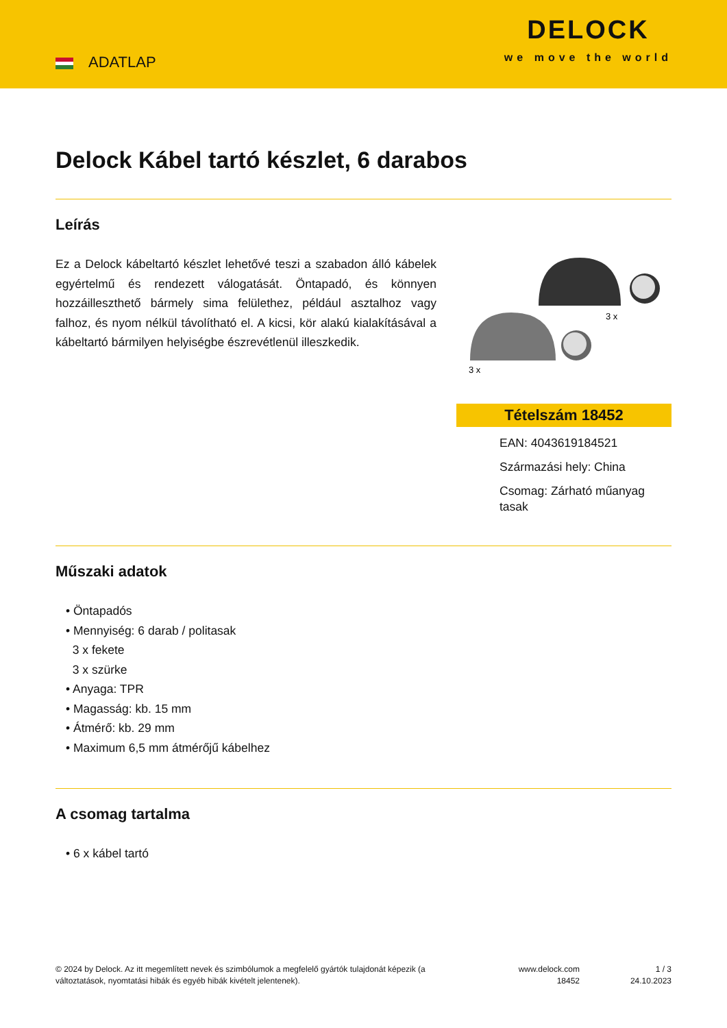ADATLAP
DELOCK
we move the world
Delock Kábel tartó készlet, 6 darabos
Leírás
Ez a Delock kábeltartó készlet lehetővé teszi a szabadon álló kábelek egyértelmű és rendezett válogatását. Öntapadó, és könnyen hozzáilleszthető bármely sima felülethez, például asztalhoz vagy falhoz, és nyom nélkül távolítható el. A kicsi, kör alakú kialakításával a kábeltartó bármilyen helyiségbe észrevétlenül illeszkedik.
3 x
3 x
Tételszám 18452
EAN: 4043619184521
Származási hely: China
Csomag: Zárható műanyag tasak
Műszaki adatok
• Öntapadós
• Mennyiség: 6 darab / politasak
3 x fekete
3 x szürke
• Anyaga: TPR
• Magasság: kb. 15 mm
• Átmérő: kb. 29 mm
• Maximum 6,5 mm átmérőjű kábelhez
A csomag tartalma
• 6 x kábel tartó
© 2024 by Delock. Az itt megemlített nevek és szimbólumok a megfelelő gyártók tulajdonát képezik (a változtatások, nyomtatási hibák és egyéb hibák kivételt jelentenek).
www.delock.com
18452
1 / 3
24.10.2023